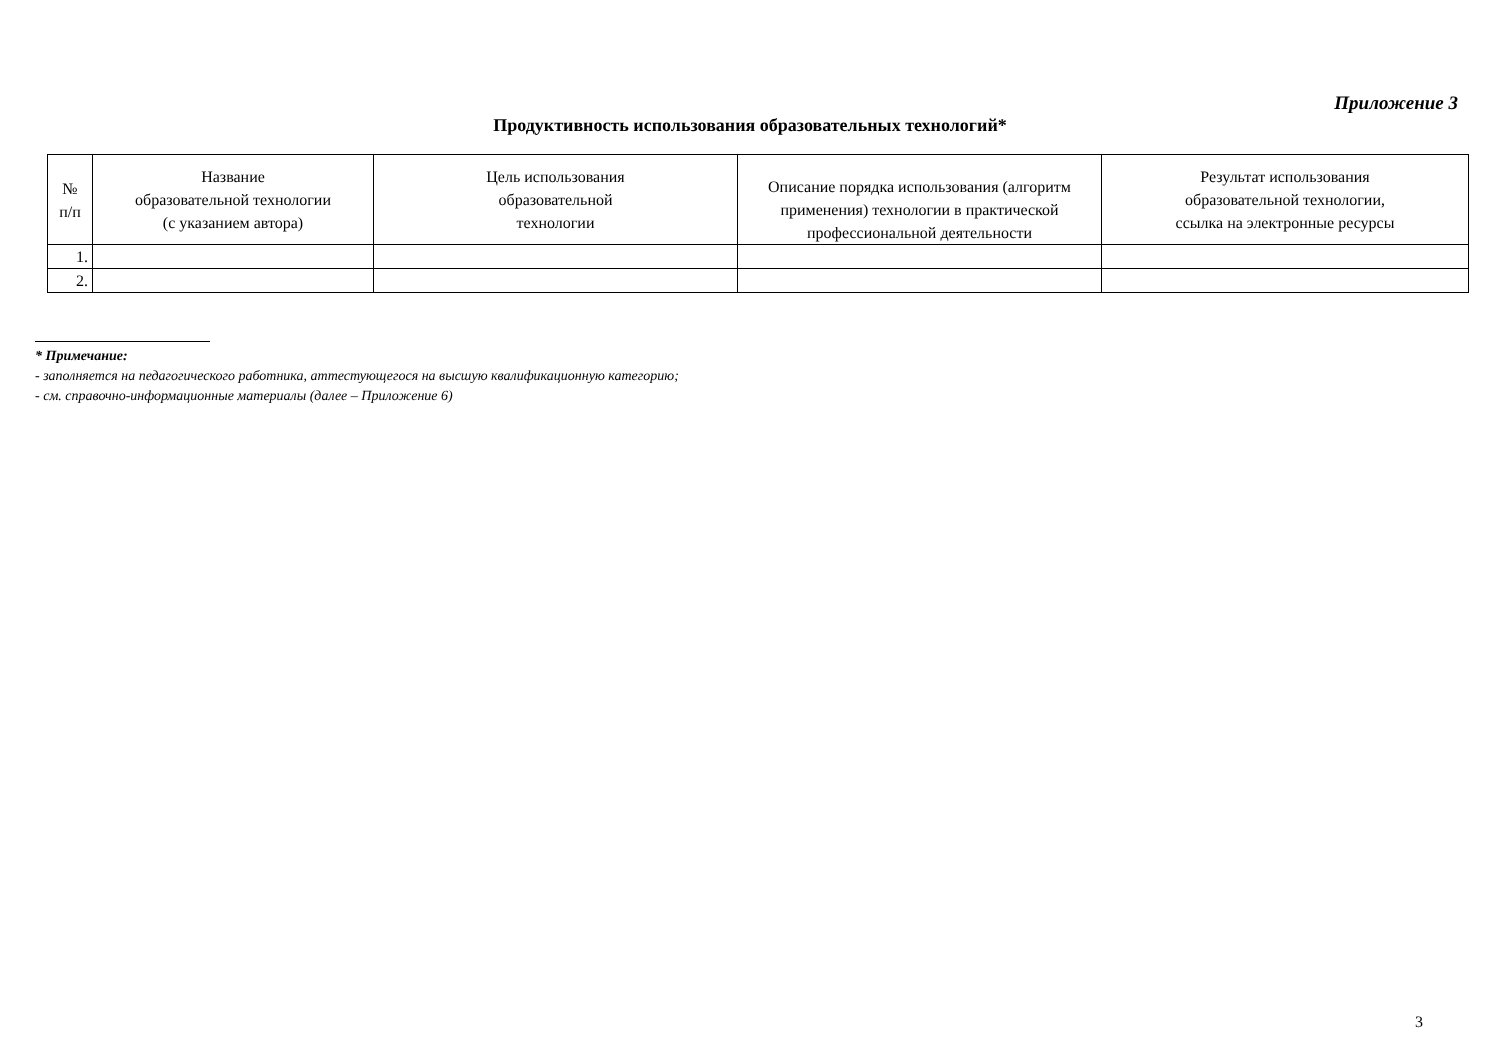Приложение 3
Продуктивность использования образовательных технологий*
| № п/п | Название образовательной технологии (с указанием автора) | Цель использования образовательной технологии | Описание порядка использования (алгоритм применения) технологии в практической профессиональной деятельности | Результат использования образовательной технологии, ссылка на электронные ресурсы |
| --- | --- | --- | --- | --- |
| 1. | | | | |
| 2. | | | | |
* Примечание:
- заполняется на педагогического работника, аттестующегося на высшую квалификационную категорию;
- см. справочно-информационные материалы (далее – Приложение 6)
3